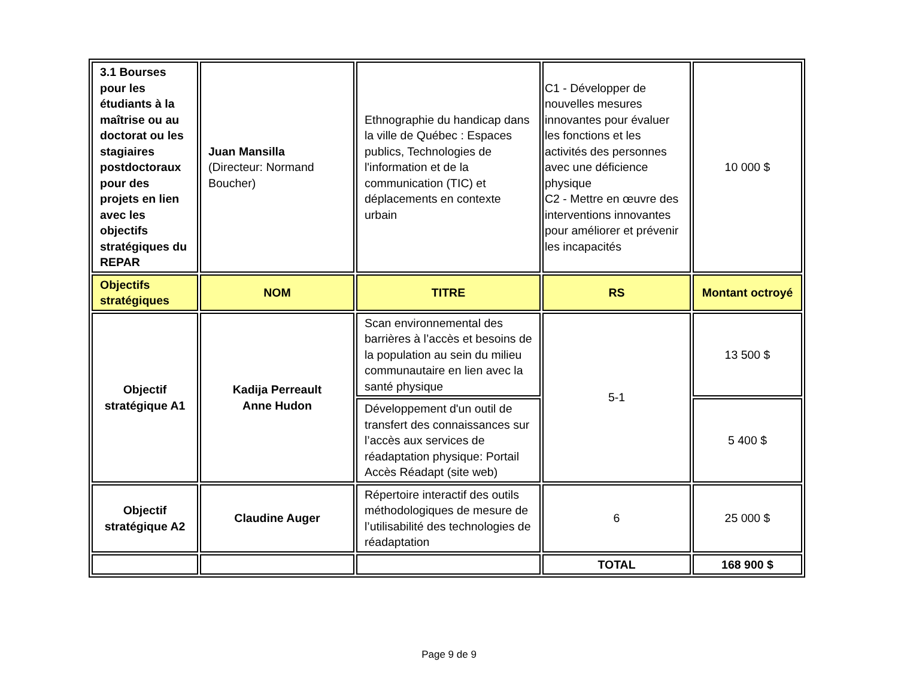| 3.1 Bourses pour les étudiants à la maîtrise ou au doctorat ou les stagiaires postdoctoraux pour des projets en lien avec les objectifs stratégiques du REPAR | Juan Mansilla (Directeur: Normand Boucher) | Ethnographie du handicap dans la ville de Québec : Espaces publics, Technologies de l'information et de la communication (TIC) et déplacements en contexte urbain | C1 - Développer de nouvelles mesures innovantes pour évaluer les fonctions et les activités des personnes avec une déficience physique C2 - Mettre en œuvre des interventions innovantes pour améliorer et prévenir les incapacités | 10 000 $ |
| Objectifs stratégiques | NOM | TITRE | RS | Montant octroyé |
| Objectif stratégique A1 | Kadija Perreault Anne Hudon | Scan environnemental des barrières à l’accès et besoins de la population au sein du milieu communautaire en lien avec la santé physique | 5-1 | 13 500 $ |
| | | Développement d'un outil de transfert des connaissances sur l’accès aux services de réadaptation physique: Portail Accès Réadapt (site web) | | 5 400 $ |
| Objectif stratégique A2 | Claudine Auger | Répertoire interactif des outils méthodologiques de mesure de l’utilisabilité des technologies de réadaptation | 6 | 25 000 $ |
| | | | TOTAL | 168 900 $ |
Page 9 de 9